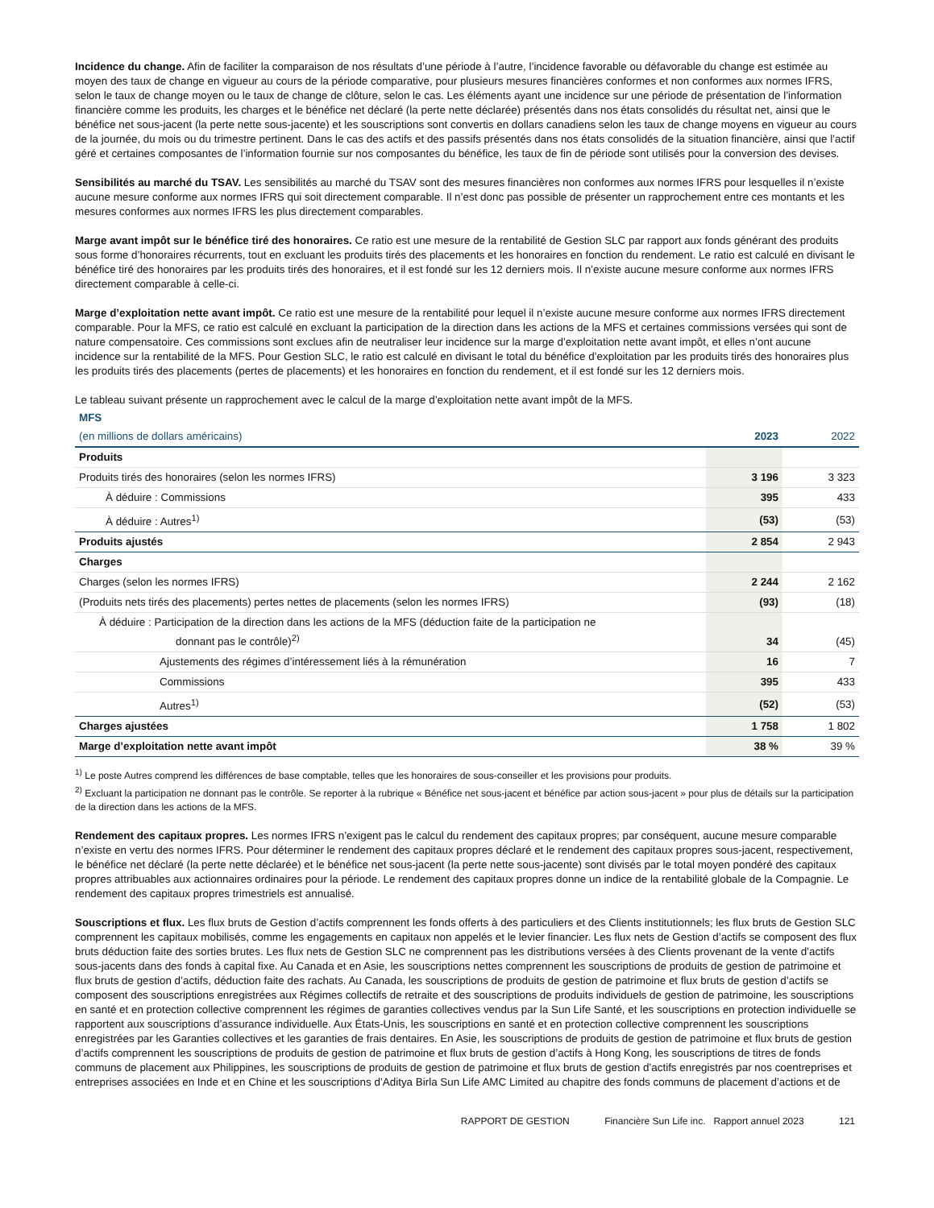Incidence du change. Afin de faciliter la comparaison de nos résultats d’une période à l’autre, l’incidence favorable ou défavorable du change est estimée au moyen des taux de change en vigueur au cours de la période comparative, pour plusieurs mesures financières conformes et non conformes aux normes IFRS, selon le taux de change moyen ou le taux de change de clôture, selon le cas. Les éléments ayant une incidence sur une période de présentation de l’information financière comme les produits, les charges et le bénéfice net déclaré (la perte nette déclarée) présentés dans nos états consolidés du résultat net, ainsi que le bénéfice net sous-jacent (la perte nette sous-jacente) et les souscriptions sont convertis en dollars canadiens selon les taux de change moyens en vigueur au cours de la journée, du mois ou du trimestre pertinent. Dans le cas des actifs et des passifs présentés dans nos états consolidés de la situation financière, ainsi que l’actif géré et certaines composantes de l’information fournie sur nos composantes du bénéfice, les taux de fin de période sont utilisés pour la conversion des devises.
Sensibilités au marché du TSAV. Les sensibilités au marché du TSAV sont des mesures financières non conformes aux normes IFRS pour lesquelles il n’existe aucune mesure conforme aux normes IFRS qui soit directement comparable. Il n’est donc pas possible de présenter un rapprochement entre ces montants et les mesures conformes aux normes IFRS les plus directement comparables.
Marge avant impôt sur le bénéfice tiré des honoraires. Ce ratio est une mesure de la rentabilité de Gestion SLC par rapport aux fonds générant des produits sous forme d’honoraires récurrents, tout en excluant les produits tirés des placements et les honoraires en fonction du rendement. Le ratio est calculé en divisant le bénéfice tiré des honoraires par les produits tirés des honoraires, et il est fondé sur les 12 derniers mois. Il n’existe aucune mesure conforme aux normes IFRS directement comparable à celle-ci.
Marge d’exploitation nette avant impôt. Ce ratio est une mesure de la rentabilité pour lequel il n’existe aucune mesure conforme aux normes IFRS directement comparable. Pour la MFS, ce ratio est calculé en excluant la participation de la direction dans les actions de la MFS et certaines commissions versées qui sont de nature compensatoire. Ces commissions sont exclues afin de neutraliser leur incidence sur la marge d’exploitation nette avant impôt, et elles n’ont aucune incidence sur la rentabilité de la MFS. Pour Gestion SLC, le ratio est calculé en divisant le total du bénéfice d’exploitation par les produits tirés des honoraires plus les produits tirés des placements (pertes de placements) et les honoraires en fonction du rendement, et il est fondé sur les 12 derniers mois.
Le tableau suivant présente un rapprochement avec le calcul de la marge d’exploitation nette avant impôt de la MFS.
MFS
| (en millions de dollars américains) | 2023 | 2022 |
| --- | --- | --- |
| Produits | | |
| Produits tirés des honoraires (selon les normes IFRS) | 3 196 | 3 323 |
| À déduire : Commissions | 395 | 433 |
| À déduire : Autres<sup>1)</sup> | (53) | (53) |
| Produits ajustés | 2 854 | 2 943 |
| Charges | | |
| Charges (selon les normes IFRS) | 2 244 | 2 162 |
| (Produits nets tirés des placements) pertes nettes de placements (selon les normes IFRS) | (93) | (18) |
| À déduire : Participation de la direction dans les actions de la MFS (déduction faite de la participation ne donnant pas le contrôle)<sup>2)</sup> | 34 | (45) |
| Ajustements des régimes d’intéressement liés à la rémunération | 16 | 7 |
| Commissions | 395 | 433 |
| Autres<sup>1)</sup> | (52) | (53) |
| Charges ajustées | 1 758 | 1 802 |
| Marge d’exploitation nette avant impôt | 38 % | 39 % |
<sup>1)</sup> Le poste Autres comprend les différences de base comptable, telles que les honoraires de sous-conseiller et les provisions pour produits.
<sup>2)</sup> Excluant la participation ne donnant pas le contrôle. Se reporter à la rubrique « Bénéfice net sous-jacent et bénéfice par action sous-jacent » pour plus de détails sur la participation de la direction dans les actions de la MFS.
Rendement des capitaux propres. Les normes IFRS n’exigent pas le calcul du rendement des capitaux propres; par conséquent, aucune mesure comparable n’existe en vertu des normes IFRS. Pour déterminer le rendement des capitaux propres déclaré et le rendement des capitaux propres sous-jacent, respectivement, le bénéfice net déclaré (la perte nette déclarée) et le bénéfice net sous-jacent (la perte nette sous-jacente) sont divisés par le total moyen pondéré des capitaux propres attribuables aux actionnaires ordinaires pour la période. Le rendement des capitaux propres donne un indice de la rentabilité globale de la Compagnie. Le rendement des capitaux propres trimestriels est annualisé.
Souscriptions et flux. Les flux bruts de Gestion d’actifs comprennent les fonds offerts à des particuliers et des Clients institutionnels; les flux bruts de Gestion SLC comprennent les capitaux mobilisés, comme les engagements en capitaux non appelés et le levier financier. Les flux nets de Gestion d’actifs se composent des flux bruts déduction faite des sorties brutes. Les flux nets de Gestion SLC ne comprennent pas les distributions versées à des Clients provenant de la vente d’actifs sous-jacents dans des fonds à capital fixe. Au Canada et en Asie, les souscriptions nettes comprennent les souscriptions de produits de gestion de patrimoine et flux bruts de gestion d’actifs, déduction faite des rachats. Au Canada, les souscriptions de produits de gestion de patrimoine et flux bruts de gestion d’actifs se composent des souscriptions enregistrées aux Régimes collectifs de retraite et des souscriptions de produits individuels de gestion de patrimoine, les souscriptions en santé et en protection collective comprennent les régimes de garanties collectives vendus par la Sun Life Santé, et les souscriptions en protection individuelle se rapportent aux souscriptions d’assurance individuelle. Aux États-Unis, les souscriptions en santé et en protection collective comprennent les souscriptions enregistrées par les Garanties collectives et les garanties de frais dentaires. En Asie, les souscriptions de produits de gestion de patrimoine et flux bruts de gestion d’actifs comprennent les souscriptions de produits de gestion de patrimoine et flux bruts de gestion d’actifs à Hong Kong, les souscriptions de titres de fonds communs de placement aux Philippines, les souscriptions de produits de gestion de patrimoine et flux bruts de gestion d’actifs enregistrés par nos coentreprises et entreprises associées en Inde et en Chine et les souscriptions d’Aditya Birla Sun Life AMC Limited au chapitre des fonds communs de placement d’actions et de
RAPPORT DE GESTION Financière Sun Life inc. Rapport annuel 2023 121